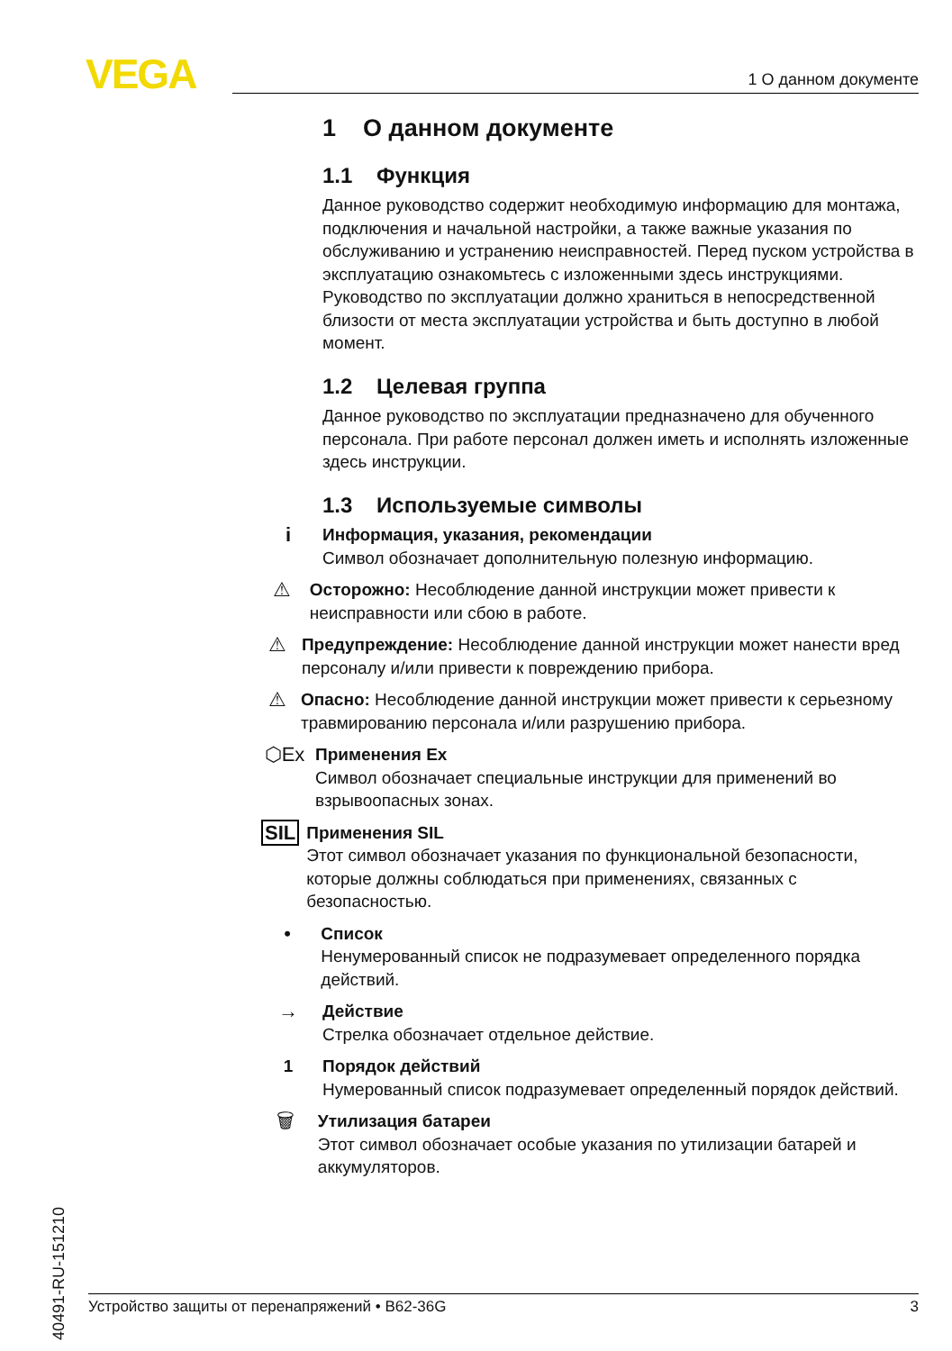VEGA 1 О данном документе
1 О данном документе
1.1 Функция
Данное руководство содержит необходимую информацию для монтажа, подключения и начальной настройки, а также важные указания по обслуживанию и устранению неисправностей. Перед пуском устройства в эксплуатацию ознакомьтесь с изложенными здесь инструкциями. Руководство по эксплуатации должно храниться в непосредственной близости от места эксплуатации устройства и быть доступно в любой момент.
1.2 Целевая группа
Данное руководство по эксплуатации предназначено для обученного персонала. При работе персонал должен иметь и исполнять изложенные здесь инструкции.
1.3 Используемые символы
i
Информация, указания, рекомендации
Символ обозначает дополнительную полезную информацию.
⚠
Осторожно: Несоблюдение данной инструкции может привести к неисправности или сбою в работе.
⚠
Предупреждение: Несоблюдение данной инструкции может нанести вред персоналу и/или привести к повреждению прибора.
⚠
Опасно: Несоблюдение данной инструкции может привести к серьезному травмированию персонала и/или разрушению прибора.
⬡Ex
Применения Ex
Символ обозначает специальные инструкции для применений во взрывоопасных зонах.
SIL
Применения SIL
Этот символ обозначает указания по функциональной безопасности, которые должны соблюдаться при применениях, связанных с безопасностью.
•
Список
Ненумерованный список не подразумевает определенного порядка действий.
→
Действие
Стрелка обозначает отдельное действие.
1 Порядок действий
Нумерованный список подразумевает определенный порядок действий.
🗑
Утилизация батареи
Этот символ обозначает особые указания по утилизации батарей и аккумуляторов.
40491-RU-151210
Устройство защиты от перенапряжений • B62-36G 3